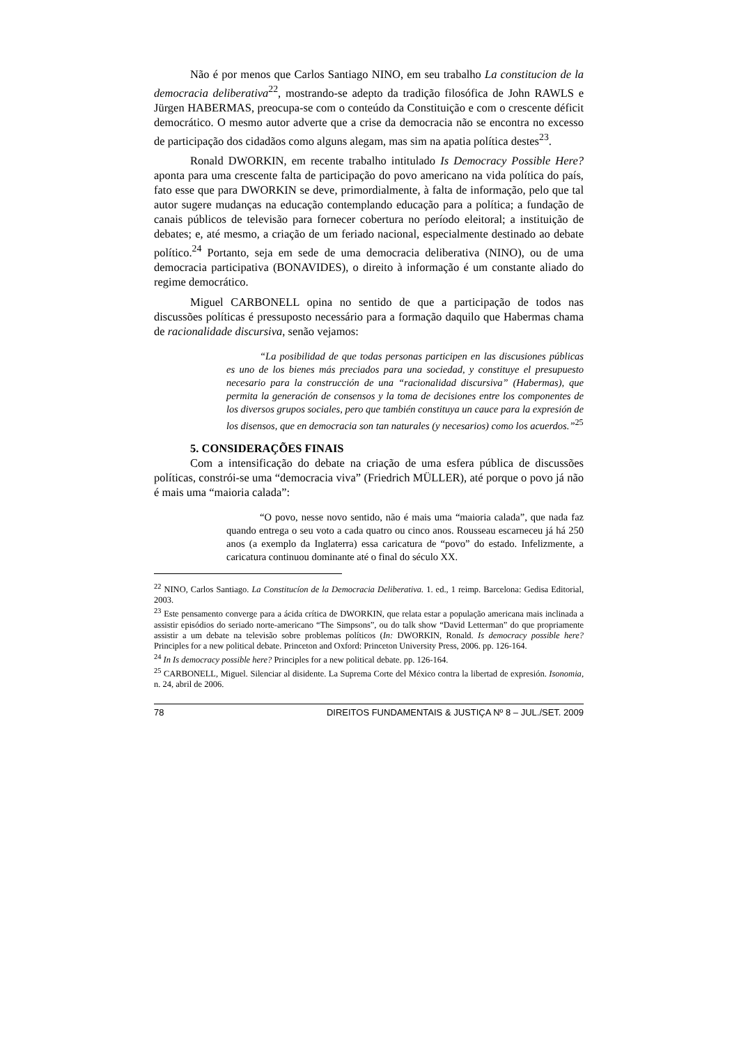Não é por menos que Carlos Santiago NINO, em seu trabalho La constitucion de la democracia deliberativa<sup>22</sup>, mostrando-se adepto da tradição filosófica de John RAWLS e Jürgen HABERMAS, preocupa-se com o conteúdo da Constituição e com o crescente déficit democrático. O mesmo autor adverte que a crise da democracia não se encontra no excesso de participação dos cidadãos como alguns alegam, mas sim na apatia política destes<sup>23</sup>.
Ronald DWORKIN, em recente trabalho intitulado Is Democracy Possible Here? aponta para uma crescente falta de participação do povo americano na vida política do país, fato esse que para DWORKIN se deve, primordialmente, à falta de informação, pelo que tal autor sugere mudanças na educação contemplando educação para a política; a fundação de canais públicos de televisão para fornecer cobertura no período eleitoral; a instituição de debates; e, até mesmo, a criação de um feriado nacional, especialmente destinado ao debate político.<sup>24</sup> Portanto, seja em sede de uma democracia deliberativa (NINO), ou de uma democracia participativa (BONAVIDES), o direito à informação é um constante aliado do regime democrático.
Miguel CARBONELL opina no sentido de que a participação de todos nas discussões políticas é pressuposto necessário para a formação daquilo que Habermas chama de racionalidade discursiva, senão vejamos:
“La posibilidad de que todas personas participen en las discusiones públicas es uno de los bienes más preciados para una sociedad, y constituye el presupuesto necesario para la construcción de una “racionalidad discursiva” (Habermas), que permita la generación de consensos y la toma de decisiones entre los componentes de los diversos grupos sociales, pero que también constituya un cauce para la expresión de los disensos, que en democracia son tan naturales (y necesarios) como los acuerdos.”<sup>25</sup>
5. CONSIDERAÇÕES FINAIS
Com a intensificação do debate na criação de uma esfera pública de discussões políticas, constrói-se uma “democracia viva” (Friedrich MÜLLER), até porque o povo já não é mais uma “maioria calada”:
“O povo, nesse novo sentido, não é mais uma “maioria calada”, que nada faz quando entrega o seu voto a cada quatro ou cinco anos. Rousseau escarneceu já há 250 anos (a exemplo da Inglaterra) essa caricatura de “povo” do estado. Infelizmente, a caricatura continuou dominante até o final do século XX.
<sup>22</sup> NINO, Carlos Santiago. La Constitucíon de la Democracia Deliberativa. 1. ed., 1 reimp. Barcelona: Gedisa Editorial, 2003.
<sup>23</sup> Este pensamento converge para a ácida crítica de DWORKIN, que relata estar a população americana mais inclinada a assistir episódios do seriado norte-americano “The Simpsons”, ou do talk show “David Letterman” do que propriamente assistir a um debate na televisão sobre problemas políticos (In: DWORKIN, Ronald. Is democracy possible here? Principles for a new political debate. Princeton and Oxford: Princeton University Press, 2006. pp. 126-164.
<sup>24</sup> In Is democracy possible here? Principles for a new political debate. pp. 126-164.
<sup>25</sup> CARBONELL, Miguel. Silenciar al disidente. La Suprema Corte del México contra la libertad de expresión. Isonomia, n. 24, abril de 2006.
78 DIREITOS FUNDAMENTAIS & JUSTIÇA Nº 8 – JUL./SET. 2009